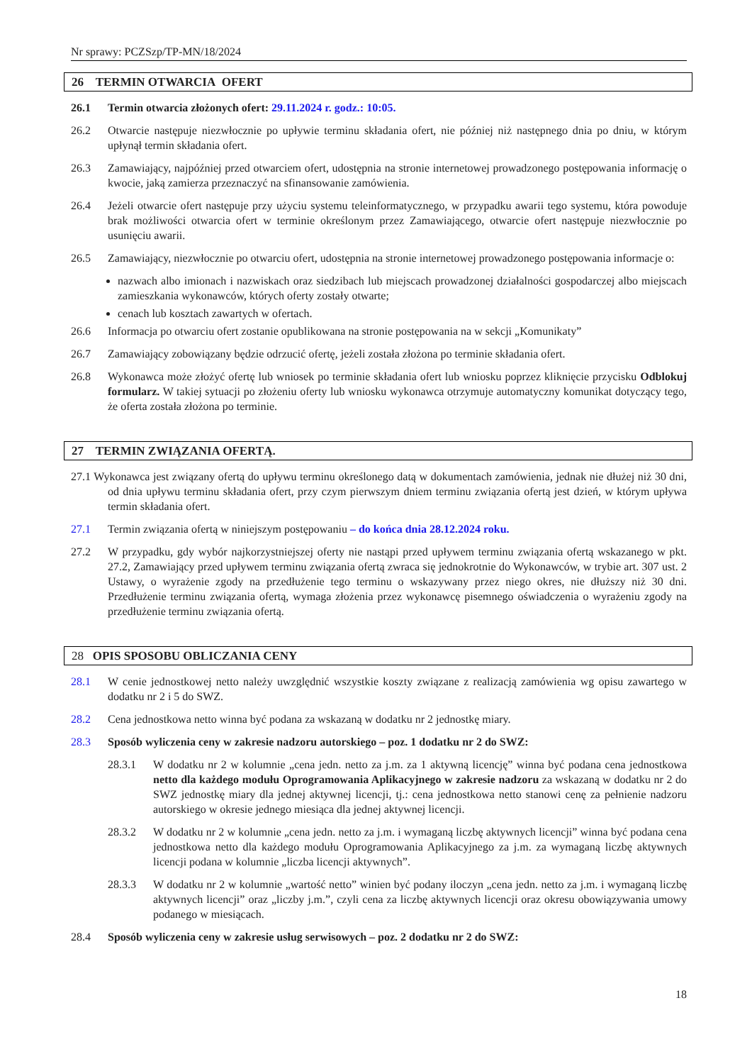Nr sprawy: PCZSzp/TP-MN/18/2024
26 TERMIN OTWARCIA OFERT
26.1 Termin otwarcia złożonych ofert: 29.11.2024 r. godz.: 10:05.
26.2 Otwarcie następuje niezwłocznie po upływie terminu składania ofert, nie później niż następnego dnia po dniu, w którym upłynął termin składania ofert.
26.3 Zamawiający, najpóźniej przed otwarciem ofert, udostępnia na stronie internetowej prowadzonego postępowania informację o kwocie, jaką zamierza przeznaczyć na sfinansowanie zamówienia.
26.4 Jeżeli otwarcie ofert następuje przy użyciu systemu teleinformatycznego, w przypadku awarii tego systemu, która powoduje brak możliwości otwarcia ofert w terminie określonym przez Zamawiającego, otwarcie ofert następuje niezwłocznie po usunięciu awarii.
26.5 Zamawiający, niezwłocznie po otwarciu ofert, udostępnia na stronie internetowej prowadzonego postępowania informacje o:
nazwach albo imionach i nazwiskach oraz siedzibach lub miejscach prowadzonej działalności gospodarczej albo miejscach zamieszkania wykonawców, których oferty zostały otwarte;
cenach lub kosztach zawartych w ofertach.
26.6 Informacja po otwarciu ofert zostanie opublikowana na stronie postępowania na w sekcji „Komunikaty”
26.7 Zamawiający zobowiązany będzie odrzucić ofertę, jeżeli została złożona po terminie składania ofert.
26.8 Wykonawca może złożyć ofertę lub wniosek po terminie składania ofert lub wniosku poprzez kliknięcie przycisku Odblokuj formularz. W takiej sytuacji po złożeniu oferty lub wniosku wykonawca otrzymuje automatyczny komunikat dotyczący tego, że oferta została złożona po terminie.
27 TERMIN ZWIĄZANIA OFERTĄ.
27.1 Wykonawca jest związany ofertą do upływu terminu określonego datą w dokumentach zamówienia, jednak nie dłużej niż 30 dni, od dnia upływu terminu składania ofert, przy czym pierwszym dniem terminu związania ofertą jest dzień, w którym upływa termin składania ofert.
27.1 Termin związania ofertą w niniejszym postępowaniu – do końca dnia 28.12.2024 roku.
27.2 W przypadku, gdy wybór najkorzystniejszej oferty nie nastąpi przed upływem terminu związania ofertą wskazanego w pkt. 27.2, Zamawiający przed upływem terminu związania ofertą zwraca się jednokrotnie do Wykonawców, w trybie art. 307 ust. 2 Ustawy, o wyrażenie zgody na przedłużenie tego terminu o wskazywany przez niego okres, nie dłuższy niż 30 dni. Przedłużenie terminu związania ofertą, wymaga złożenia przez wykonawcę pisemnego oświadczenia o wyrażeniu zgody na przedłużenie terminu związania ofertą.
28 OPIS SPOSOBU OBLICZANIA CENY
28.1 W cenie jednostkowej netto należy uwzględnić wszystkie koszty związane z realizacją zamówienia wg opisu zawartego w dodatku nr 2 i 5 do SWZ.
28.2 Cena jednostkowa netto winna być podana za wskazaną w dodatku nr 2 jednostkę miary.
28.3 Sposób wyliczenia ceny w zakresie nadzoru autorskiego – poz. 1 dodatku nr 2 do SWZ:
28.3.1 W dodatku nr 2 w kolumnie „cena jedn. netto za j.m. za 1 aktywną licencję” winna być podana cena jednostkowa netto dla każdego modułu Oprogramowania Aplikacyjnego w zakresie nadzoru za wskazaną w dodatku nr 2 do SWZ jednostkę miary dla jednej aktywnej licencji, tj.: cena jednostkowa netto stanowi cenę za pełnienie nadzoru autorskiego w okresie jednego miesiąca dla jednej aktywnej licencji.
28.3.2 W dodatku nr 2 w kolumnie „cena jedn. netto za j.m. i wymaganą liczbę aktywnych licencji” winna być podana cena jednostkowa netto dla każdego modułu Oprogramowania Aplikacyjnego za j.m. za wymaganą liczbę aktywnych licencji podana w kolumnie „liczba licencji aktywnych”.
28.3.3 W dodatku nr 2 w kolumnie „wartość netto” winien być podany iloczyn „cena jedn. netto za j.m. i wymaganą liczbę aktywnych licencji” oraz „liczby j.m.”, czyli cena za liczbę aktywnych licencji oraz okresu obowiązywania umowy podanego w miesiącach.
28.4 Sposób wyliczenia ceny w zakresie usług serwisowych – poz. 2 dodatku nr 2 do SWZ:
18